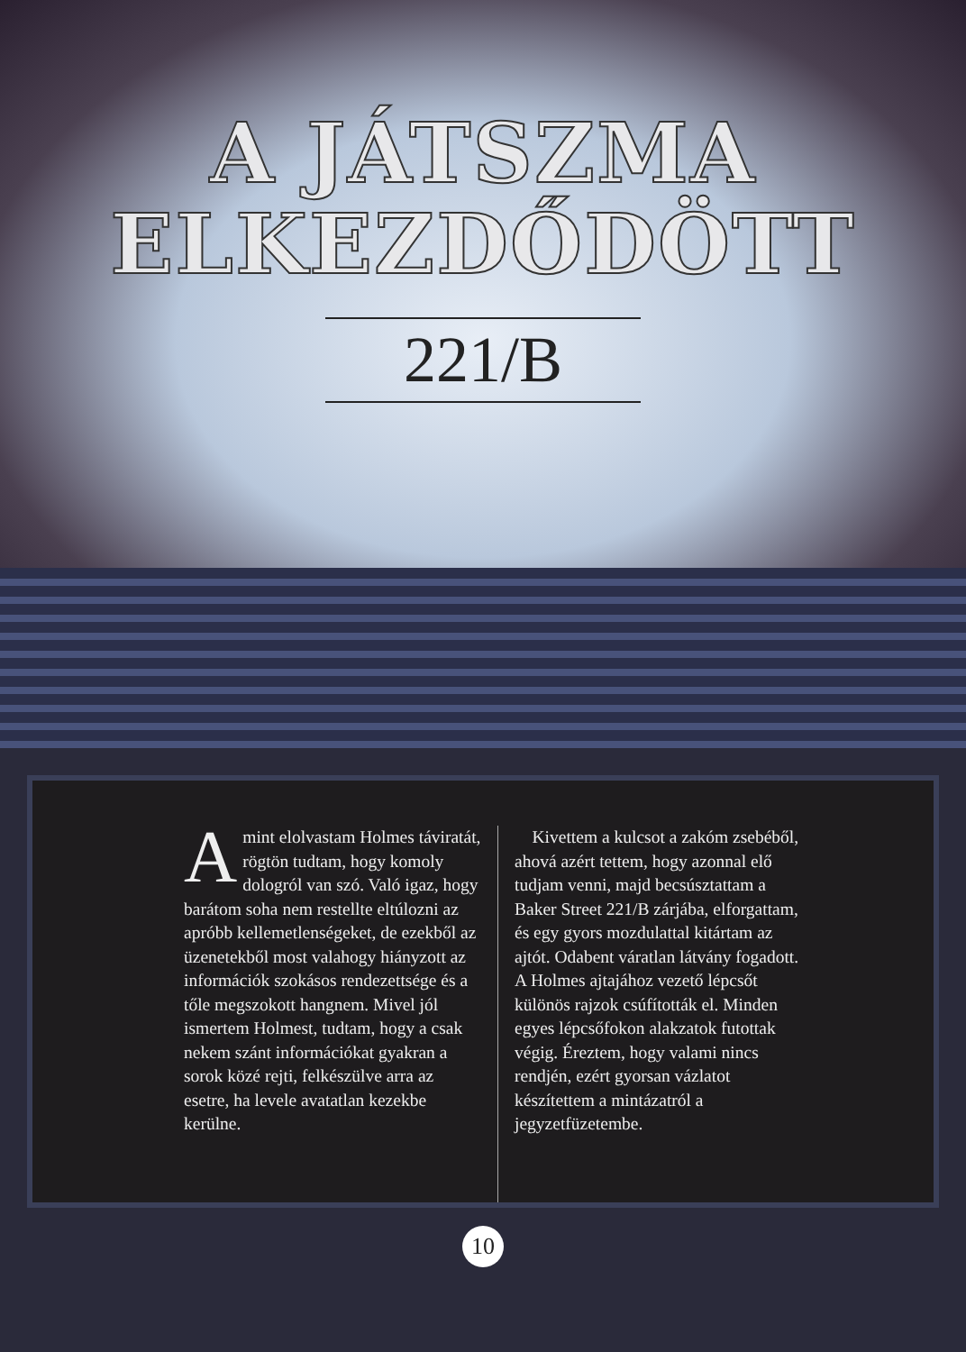A JÁTSZMA
ELKEZDŐDÖTT
221/B
Amint elolvastam Holmes táviratát, rögtön tudtam, hogy komoly dologról van szó. Való igaz, hogy barátom soha nem restellte eltúlozni az apróbb kellemetlenségeket, de ezekből az üzenetekből most valahogy hiányzott az információk szokásos rendezettsége és a tőle megszokott hangnem. Mivel jól ismertem Holmest, tudtam, hogy a csak nekem szánt információkat gyakran a sorok közé rejti, felkészülve arra az esetre, ha levele avatatlan kezekbe kerülne.
Kivettem a kulcsot a zakóm zsebéből, ahová azért tettem, hogy azonnal elő tudjam venni, majd becsúsztattam a Baker Street 221/B zárjába, elforgattam, és egy gyors mozdulattal kitártam az ajtót. Odabent váratlan látvány fogadott. A Holmes ajtajához vezető lépcsőt különös rajzok csúfították el. Minden egyes lépcsőfokon alakzatok futottak végig. Éreztem, hogy valami nincs rendjén, ezért gyorsan vázlatot készítettem a mintázatról a jegyzetfüzetembe.
10